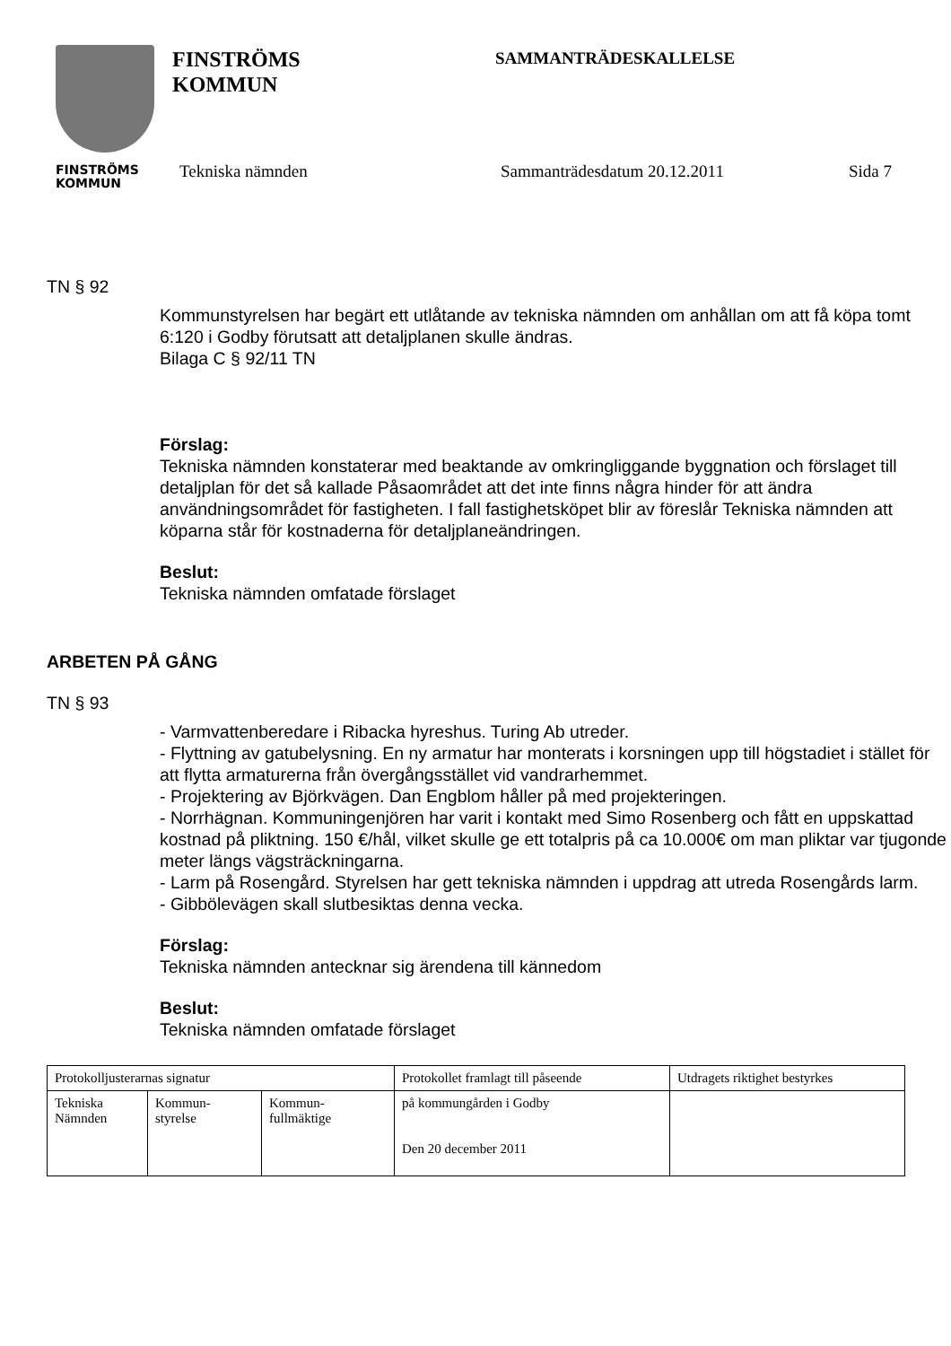FINSTRÖMS
KOMMUN
FINSTRÖMS
KOMMUN
SAMMANTRÄDESKALLELSE
Tekniska nämnden Sammanträdesdatum 20.12.2011 Sida 7
TN § 92
Kommunstyrelsen har begärt ett utlåtande av tekniska nämnden om anhållan om att få köpa tomt 6:120 i Godby förutsatt att detaljplanen skulle ändras.
Bilaga C § 92/11 TN
Förslag:
Tekniska nämnden konstaterar med beaktande av omkringliggande byggnation och förslaget till detaljplan för det så kallade Påsaområdet att det inte finns några hinder för att ändra användningsområdet för fastigheten. I fall fastighetsköpet blir av föreslår Tekniska nämnden att köparna står för kostnaderna för detaljplaneändringen.
Beslut:
Tekniska nämnden omfatade förslaget
ARBETEN PÅ GÅNG
TN § 93
- Varmvattenberedare i Ribacka hyreshus. Turing Ab utreder.
- Flyttning av gatubelysning. En ny armatur har monterats i korsningen upp till högstadiet i stället för att flytta armaturerna från övergångsstället vid vandrarhemmet.
- Projektering av Björkvägen. Dan Engblom håller på med projekteringen.
- Norrhägnan. Kommuningenjören har varit i kontakt med Simo Rosenberg och fått en uppskattad kostnad på pliktning. 150 €/hål, vilket skulle ge ett totalpris på ca 10.000€ om man pliktar var tjugonde meter längs vägsträckningarna.
- Larm på Rosengård. Styrelsen har gett tekniska nämnden i uppdrag att utreda Rosengårds larm.
- Gibbölevägen skall slutbesiktas denna vecka.
Förslag:
Tekniska nämnden antecknar sig ärendena till kännedom
Beslut:
Tekniska nämnden omfatade förslaget
| Protokolljusterarnas signatur | | | Protokollet framlagt till påseende | Utdragets riktighet bestyrkes |
| Tekniska Nämnden | Kommun- styrelse | Kommun- fullmäktige | på kommungården i Godby Den 20 december 2011 | |